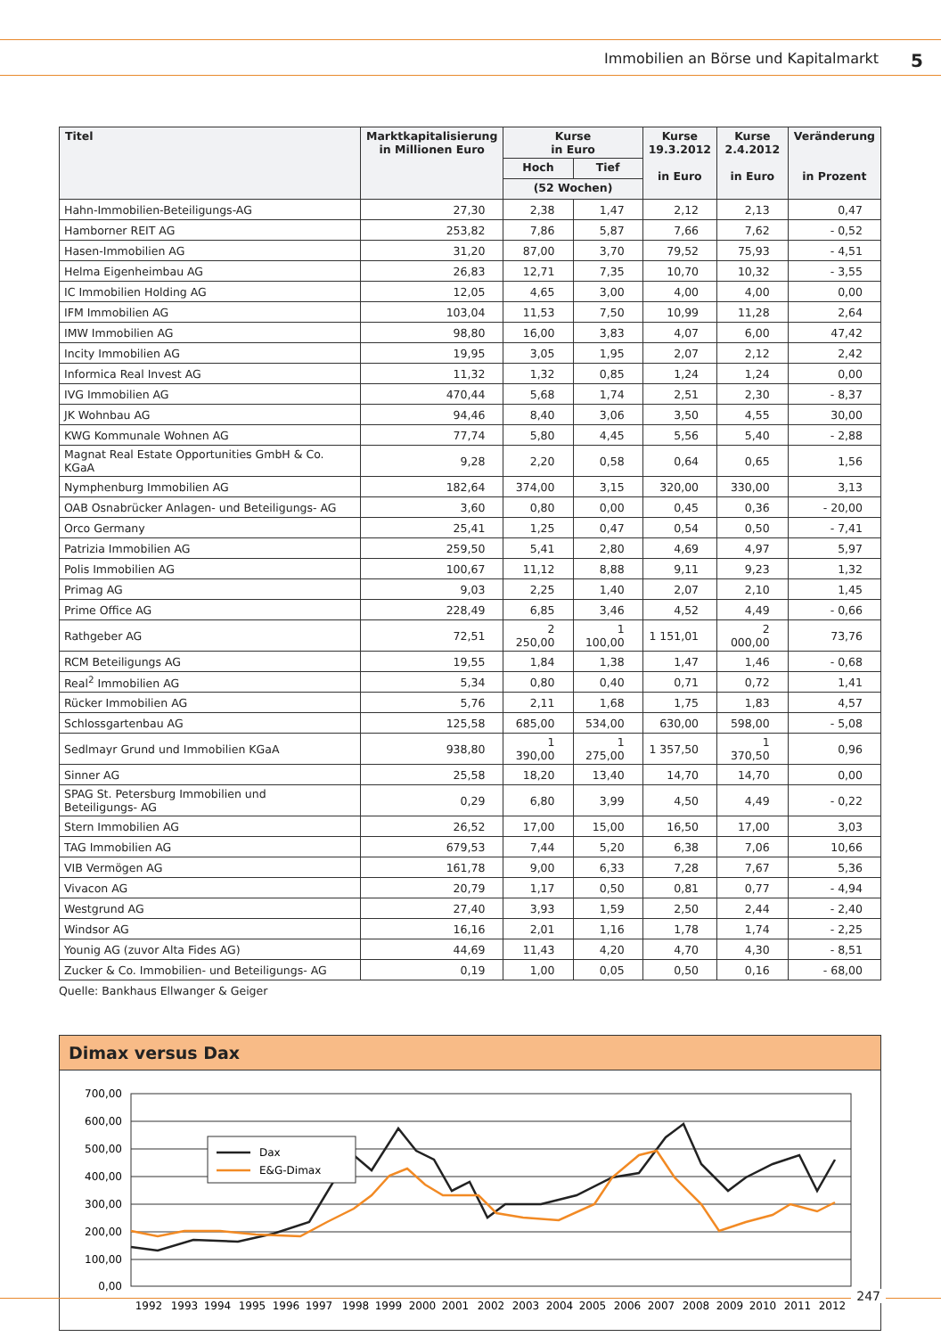Immobilien an Börse und Kapitalmarkt 5
| Titel | Marktkapitalisierung in Millionen Euro | Kurse in Euro | | Kurse 19.3.2012 in Euro | Kurse 2.4.2012 in Euro | Veränderung in Prozent |
| --- | --- | --- | --- | --- | --- | --- |
| | | Hoch | Tief | | | |
| | | (52 Wochen) | | | | |
| Hahn-Immobilien-Beteiligungs-AG | 27,30 | 2,38 | 1,47 | 2,12 | 2,13 | 0,47 |
| Hamborner REIT AG | 253,82 | 7,86 | 5,87 | 7,66 | 7,62 | - 0,52 |
| Hasen-Immobilien AG | 31,20 | 87,00 | 3,70 | 79,52 | 75,93 | - 4,51 |
| Helma Eigenheimbau AG | 26,83 | 12,71 | 7,35 | 10,70 | 10,32 | - 3,55 |
| IC Immobilien Holding AG | 12,05 | 4,65 | 3,00 | 4,00 | 4,00 | 0,00 |
| IFM Immobilien AG | 103,04 | 11,53 | 7,50 | 10,99 | 11,28 | 2,64 |
| IMW Immobilien AG | 98,80 | 16,00 | 3,83 | 4,07 | 6,00 | 47,42 |
| Incity Immobilien AG | 19,95 | 3,05 | 1,95 | 2,07 | 2,12 | 2,42 |
| Informica Real Invest AG | 11,32 | 1,32 | 0,85 | 1,24 | 1,24 | 0,00 |
| IVG Immobilien AG | 470,44 | 5,68 | 1,74 | 2,51 | 2,30 | - 8,37 |
| JK Wohnbau AG | 94,46 | 8,40 | 3,06 | 3,50 | 4,55 | 30,00 |
| KWG Kommunale Wohnen AG | 77,74 | 5,80 | 4,45 | 5,56 | 5,40 | - 2,88 |
| Magnat Real Estate Opportunities GmbH & Co. KGaA | 9,28 | 2,20 | 0,58 | 0,64 | 0,65 | 1,56 |
| Nymphenburg Immobilien AG | 182,64 | 374,00 | 3,15 | 320,00 | 330,00 | 3,13 |
| OAB Osnabrücker Anlagen- und Beteiligungs- AG | 3,60 | 0,80 | 0,00 | 0,45 | 0,36 | - 20,00 |
| Orco Germany | 25,41 | 1,25 | 0,47 | 0,54 | 0,50 | - 7,41 |
| Patrizia Immobilien AG | 259,50 | 5,41 | 2,80 | 4,69 | 4,97 | 5,97 |
| Polis Immobilien AG | 100,67 | 11,12 | 8,88 | 9,11 | 9,23 | 1,32 |
| Primag AG | 9,03 | 2,25 | 1,40 | 2,07 | 2,10 | 1,45 |
| Prime Office AG | 228,49 | 6,85 | 3,46 | 4,52 | 4,49 | - 0,66 |
| Rathgeber AG | 72,51 | 2 250,00 | 1 100,00 | 1 151,01 | 2 000,00 | 73,76 |
| RCM Beteiligungs AG | 19,55 | 1,84 | 1,38 | 1,47 | 1,46 | - 0,68 |
| Real<sup>2</sup> Immobilien AG | 5,34 | 0,80 | 0,40 | 0,71 | 0,72 | 1,41 |
| Rücker Immobilien AG | 5,76 | 2,11 | 1,68 | 1,75 | 1,83 | 4,57 |
| Schlossgartenbau AG | 125,58 | 685,00 | 534,00 | 630,00 | 598,00 | - 5,08 |
| Sedlmayr Grund und Immobilien KGaA | 938,80 | 1 390,00 | 1 275,00 | 1 357,50 | 1 370,50 | 0,96 |
| Sinner AG | 25,58 | 18,20 | 13,40 | 14,70 | 14,70 | 0,00 |
| SPAG St. Petersburg Immobilien und Beteiligungs- AG | 0,29 | 6,80 | 3,99 | 4,50 | 4,49 | - 0,22 |
| Stern Immobilien AG | 26,52 | 17,00 | 15,00 | 16,50 | 17,00 | 3,03 |
| TAG Immobilien AG | 679,53 | 7,44 | 5,20 | 6,38 | 7,06 | 10,66 |
| VIB Vermögen AG | 161,78 | 9,00 | 6,33 | 7,28 | 7,67 | 5,36 |
| Vivacon AG | 20,79 | 1,17 | 0,50 | 0,81 | 0,77 | - 4,94 |
| Westgrund AG | 27,40 | 3,93 | 1,59 | 2,50 | 2,44 | - 2,40 |
| Windsor AG | 16,16 | 2,01 | 1,16 | 1,78 | 1,74 | - 2,25 |
| Younig AG (zuvor Alta Fides AG) | 44,69 | 11,43 | 4,20 | 4,70 | 4,30 | - 8,51 |
| Zucker & Co. Immobilien- und Beteiligungs- AG | 0,19 | 1,00 | 0,05 | 0,50 | 0,16 | - 68,00 |
Quelle: Bankhaus Ellwanger & Geiger
Dimax versus Dax
700,00
600,00
500,00
400,00
300,00
200,00
100,00
0,00
1992
1993
1994
1995
1996
1997
1998
1999
2000
2001
2002
2003
2004
2005
2006
2007
2008
2009
2010
2011
2012
Dax
E&G-Dimax
247